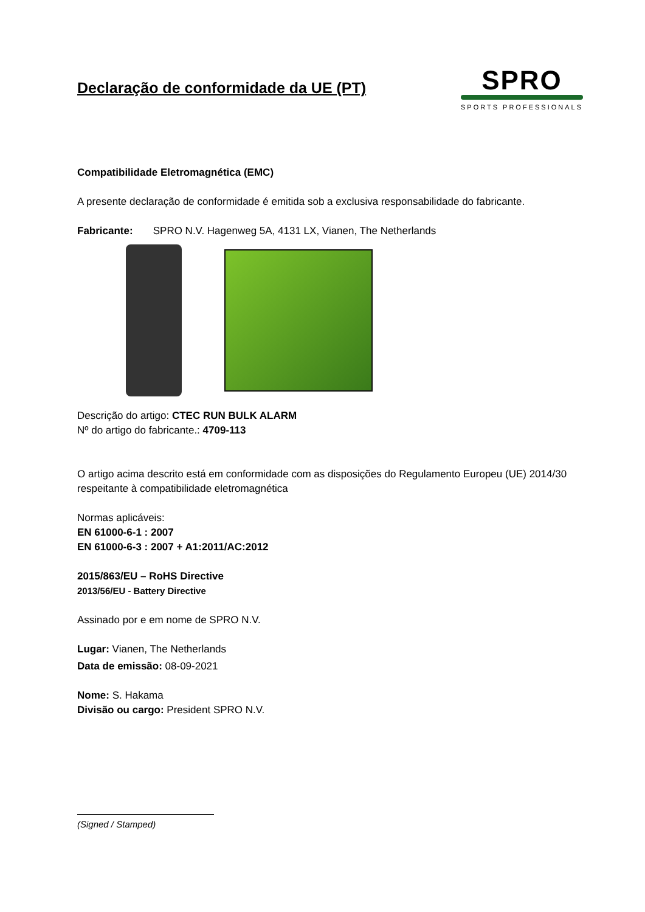Declaração de conformidade da UE (PT)
SPRO
SPORTS PROFESSIONALS
Compatibilidade Eletromagnética (EMC)
A presente declaração de conformidade é emitida sob a exclusiva responsabilidade do fabricante.
Fabricante: SPRO N.V. Hagenweg 5A, 4131 LX, Vianen, The Netherlands
Descrição do artigo: CTEC RUN BULK ALARM
Nº do artigo do fabricante.: 4709-113
O artigo acima descrito está em conformidade com as disposições do Regulamento Europeu (UE) 2014/30 respeitante à compatibilidade eletromagnética
Normas aplicáveis:
EN 61000-6-1 : 2007
EN 61000-6-3 : 2007 + A1:2011/AC:2012
2015/863/EU – RoHS Directive
2013/56/EU - Battery Directive
Assinado por e em nome de SPRO N.V.
Lugar: Vianen, The Netherlands
Data de emissão: 08-09-2021
Nome: S. Hakama
Divisão ou cargo: President SPRO N.V.
(Signed / Stamped)